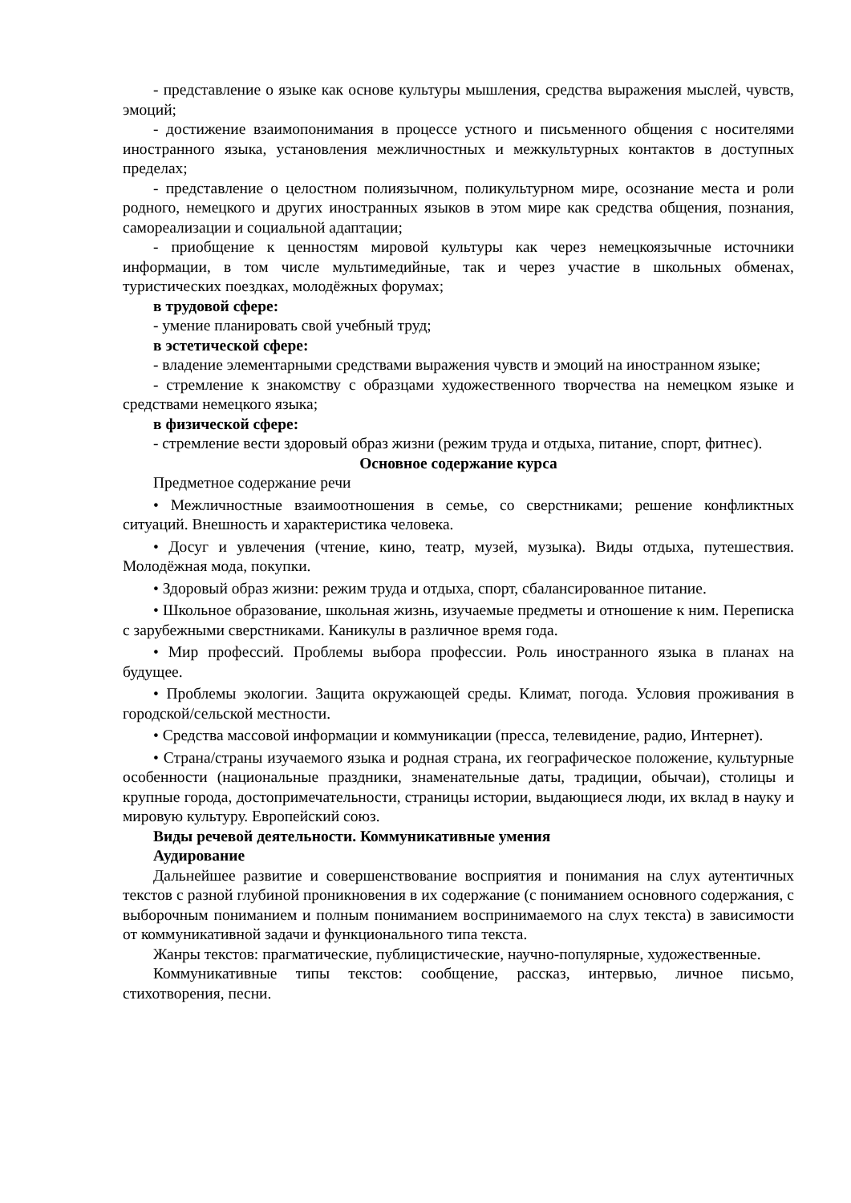- представление о языке как основе культуры мышления, средства выражения мыслей, чувств, эмоций;
- достижение взаимопонимания в процессе устного и письменного общения с носителями иностранного языка, установления межличностных и межкультурных контактов в доступных пределах;
- представление о целостном полиязычном, поликультурном мире, осознание места и роли родного, немецкого и других иностранных языков в этом мире как средства общения, познания, самореализации и социальной адаптации;
- приобщение к ценностям мировой культуры как через немецкоязычные источники информации, в том числе мультимедийные, так и через участие в школьных обменах, туристических поездках, молодёжных форумах;
в трудовой сфере:
- умение планировать свой учебный труд;
в эстетической сфере:
- владение элементарными средствами выражения чувств и эмоций на иностранном языке;
- стремление к знакомству с образцами художественного творчества на немецком языке и средствами немецкого языка;
в физической сфере:
- стремление вести здоровый образ жизни (режим труда и отдыха, питание, спорт, фитнес).
Основное содержание курса
Предметное содержание речи
• Межличностные взаимоотношения в семье, со сверстниками; решение конфликтных ситуаций. Внешность и характеристика человека.
• Досуг и увлечения (чтение, кино, театр, музей, музыка). Виды отдыха, путешествия. Молодёжная мода, покупки.
• Здоровый образ жизни: режим труда и отдыха, спорт, сбалансированное питание.
• Школьное образование, школьная жизнь, изучаемые предметы и отношение к ним. Переписка с зарубежными сверстниками. Каникулы в различное время года.
• Мир профессий. Проблемы выбора профессии. Роль иностранного языка в планах на будущее.
• Проблемы экологии. Защита окружающей среды. Климат, погода. Условия проживания в городской/сельской местности.
• Средства массовой информации и коммуникации (пресса, телевидение, радио, Интернет).
• Страна/страны изучаемого языка и родная страна, их географическое положение, культурные особенности (национальные праздники, знаменательные даты, традиции, обычаи), столицы и крупные города, достопримечательности, страницы истории, выдающиеся люди, их вклад в науку и мировую культуру. Европейский союз.
Виды речевой деятельности. Коммуникативные умения
Аудирование
Дальнейшее развитие и совершенствование восприятия и понимания на слух аутентичных текстов с разной глубиной проникновения в их содержание (с пониманием основного содержания, с выборочным пониманием и полным пониманием воспринимаемого на слух текста) в зависимости от коммуникативной задачи и функционального типа текста.
Жанры текстов: прагматические, публицистические, научно-популярные, художественные.
Коммуникативные типы текстов: сообщение, рассказ, интервью, личное письмо, стихотворения, песни.